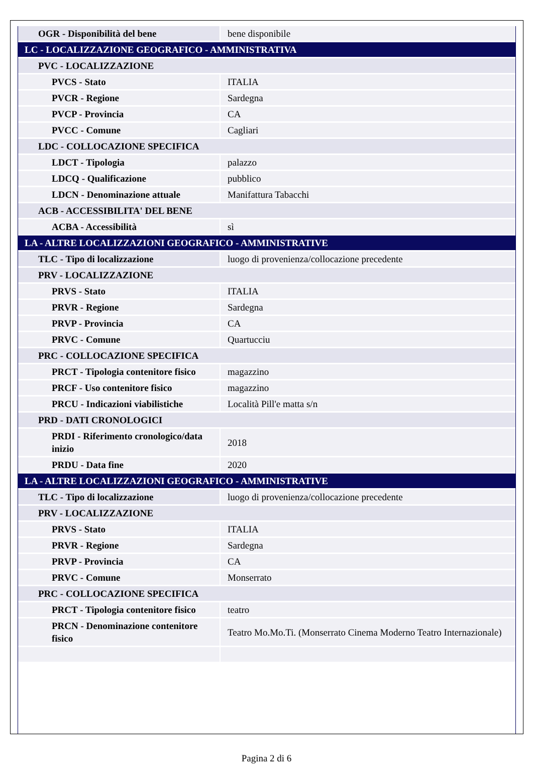| OGR - Disponibilità del bene | bene disponibile |
| LC - LOCALIZZAZIONE GEOGRAFICO - AMMINISTRATIVA | |
| PVC - LOCALIZZAZIONE | |
| PVCS - Stato | ITALIA |
| PVCR - Regione | Sardegna |
| PVCP - Provincia | CA |
| PVCC - Comune | Cagliari |
| LDC - COLLOCAZIONE SPECIFICA | |
| LDCT - Tipologia | palazzo |
| LDCQ - Qualificazione | pubblico |
| LDCN - Denominazione attuale | Manifattura Tabacchi |
| ACB - ACCESSIBILITA' DEL BENE | |
| ACBA - Accessibilità | sì |
| LA - ALTRE LOCALIZZAZIONI GEOGRAFICO - AMMINISTRATIVE | |
| TLC - Tipo di localizzazione | luogo di provenienza/collocazione precedente |
| PRV - LOCALIZZAZIONE | |
| PRVS - Stato | ITALIA |
| PRVR - Regione | Sardegna |
| PRVP - Provincia | CA |
| PRVC - Comune | Quartucciu |
| PRC - COLLOCAZIONE SPECIFICA | |
| PRCT - Tipologia contenitore fisico | magazzino |
| PRCF - Uso contenitore fisico | magazzino |
| PRCU - Indicazioni viabilistiche | Località Pill'e matta s/n |
| PRD - DATI CRONOLOGICI | |
| PRDI - Riferimento cronologico/data inizio | 2018 |
| PRDU - Data fine | 2020 |
| LA - ALTRE LOCALIZZAZIONI GEOGRAFICO - AMMINISTRATIVE | |
| TLC - Tipo di localizzazione | luogo di provenienza/collocazione precedente |
| PRV - LOCALIZZAZIONE | |
| PRVS - Stato | ITALIA |
| PRVR - Regione | Sardegna |
| PRVP - Provincia | CA |
| PRVC - Comune | Monserrato |
| PRC - COLLOCAZIONE SPECIFICA | |
| PRCT - Tipologia contenitore fisico | teatro |
| PRCN - Denominazione contenitore fisico | Teatro Mo.Mo.Ti. (Monserrato Cinema Moderno Teatro Internazionale) |
Pagina 2 di 6